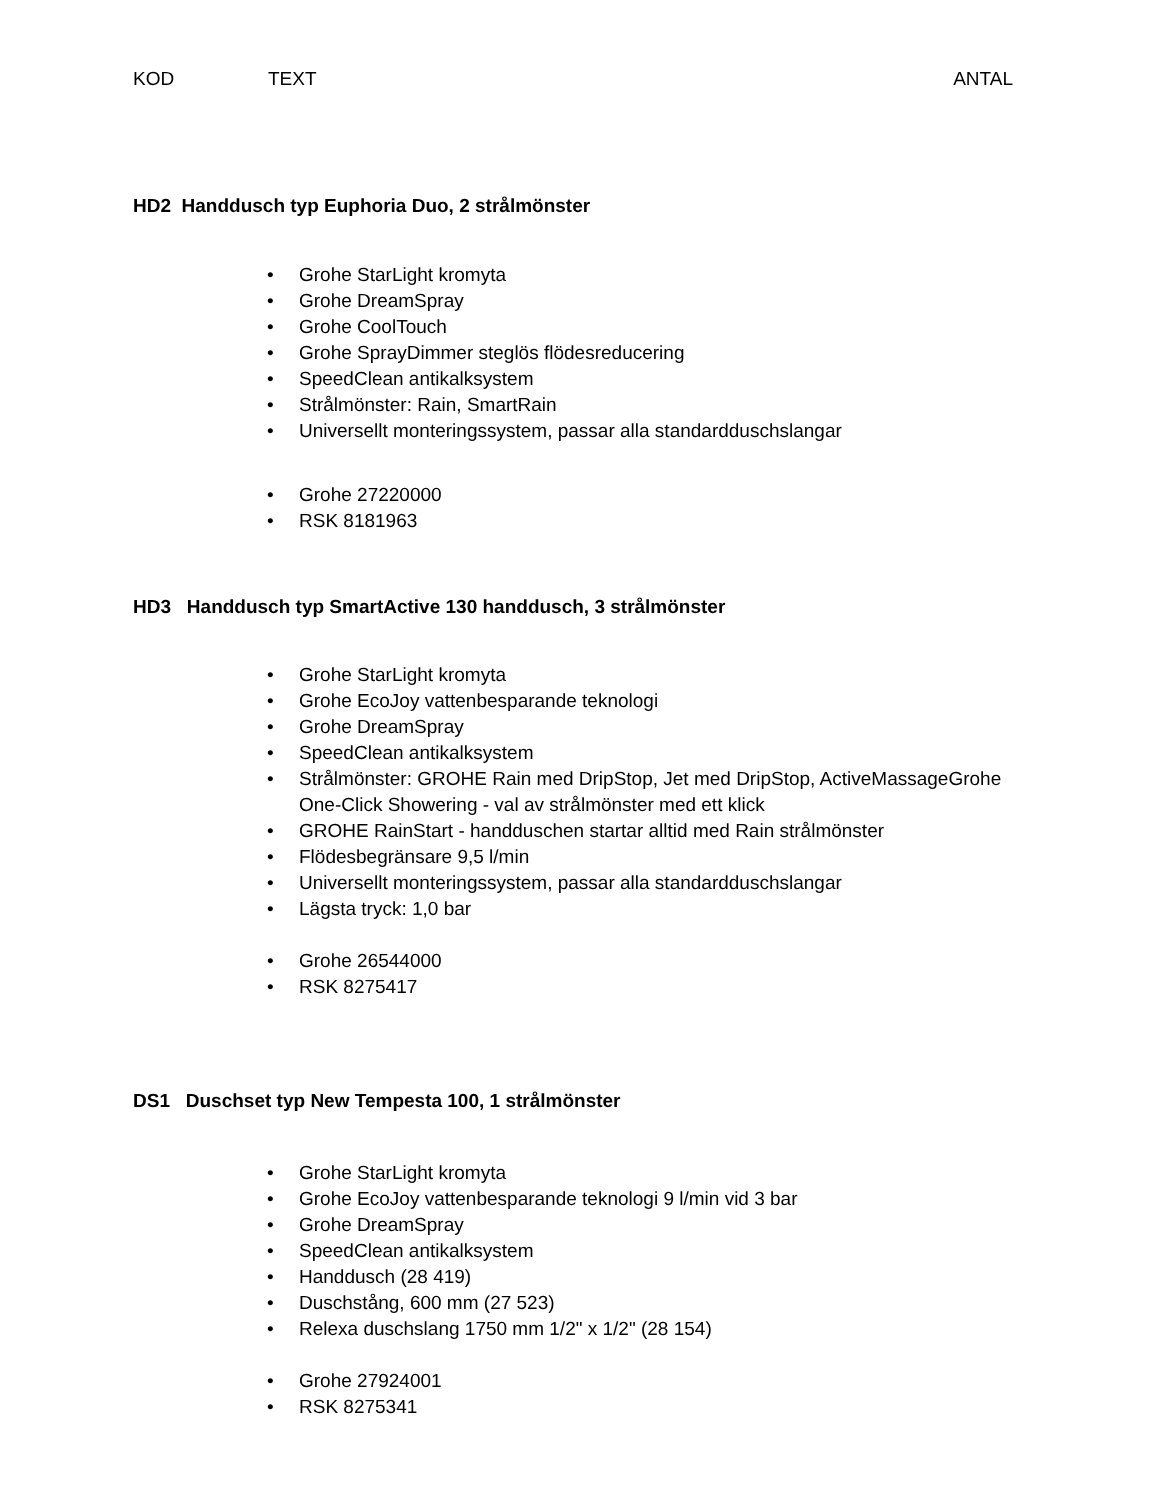KOD TEXT ANTAL
HD2 Handdusch typ Euphoria Duo, 2 strålmönster
• Grohe StarLight kromyta
• Grohe DreamSpray
• Grohe CoolTouch
• Grohe SprayDimmer steglös flödesreducering
• SpeedClean antikalksystem
• Strålmönster: Rain, SmartRain
• Universellt monteringssystem, passar alla standardduschslangar
• Grohe 27220000
• RSK 8181963
HD3 Handdusch typ SmartActive 130 handdusch, 3 strålmönster
• Grohe StarLight kromyta
• Grohe EcoJoy vattenbesparande teknologi
• Grohe DreamSpray
• SpeedClean antikalksystem
• Strålmönster: GROHE Rain med DripStop, Jet med DripStop, ActiveMassageGrohe One-Click Showering - val av strålmönster med ett klick
• GROHE RainStart - handduschen startar alltid med Rain strålmönster
• Flödesbegränsare 9,5 l/min
• Universellt monteringssystem, passar alla standardduschslangar
• Lägsta tryck: 1,0 bar
• Grohe 26544000
• RSK 8275417
DS1 Duschset typ New Tempesta 100, 1 strålmönster
• Grohe StarLight kromyta
• Grohe EcoJoy vattenbesparande teknologi 9 l/min vid 3 bar
• Grohe DreamSpray
• SpeedClean antikalksystem
• Handdusch (28 419)
• Duschstång, 600 mm (27 523)
• Relexa duschslang 1750 mm 1/2" x 1/2" (28 154)
• Grohe 27924001
• RSK 8275341